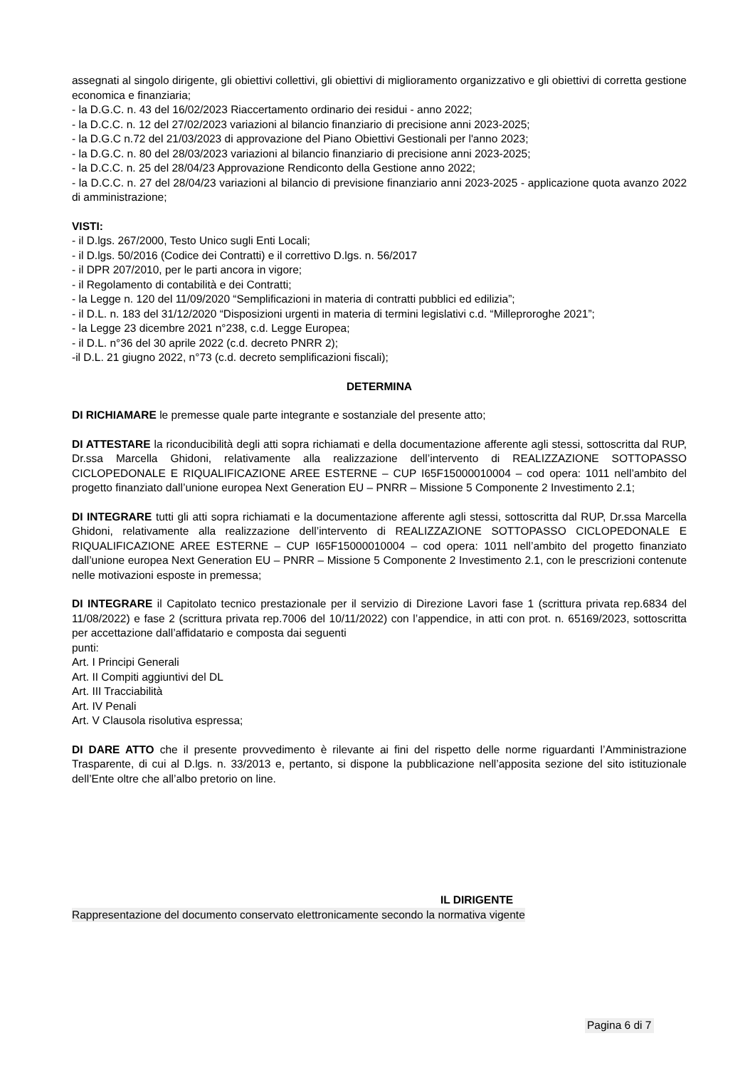assegnati al singolo dirigente, gli obiettivi collettivi, gli obiettivi di miglioramento organizzativo e gli obiettivi di corretta gestione economica e finanziaria;
- la D.G.C. n. 43 del 16/02/2023 Riaccertamento ordinario dei residui - anno 2022;
- la D.C.C. n. 12 del 27/02/2023 variazioni al bilancio finanziario di precisione anni 2023-2025;
- la D.G.C n.72 del 21/03/2023 di approvazione del Piano Obiettivi Gestionali per l'anno 2023;
- la D.G.C. n. 80 del 28/03/2023 variazioni al bilancio finanziario di precisione anni 2023-2025;
- la D.C.C. n. 25 del 28/04/23 Approvazione Rendiconto della Gestione anno 2022;
- la D.C.C. n. 27 del 28/04/23 variazioni al bilancio di previsione finanziario anni 2023-2025 - applicazione quota avanzo 2022 di amministrazione;
VISTI:
- il D.lgs. 267/2000, Testo Unico sugli Enti Locali;
- il D.lgs. 50/2016 (Codice dei Contratti) e il correttivo D.lgs. n. 56/2017
- il DPR 207/2010, per le parti ancora in vigore;
- il Regolamento di contabilità e dei Contratti;
- la Legge n. 120 del 11/09/2020 “Semplificazioni in materia di contratti pubblici ed edilizia”;
- il D.L. n. 183 del 31/12/2020 “Disposizioni urgenti in materia di termini legislativi c.d. “Milleproroghe 2021”;
- la Legge 23 dicembre 2021 n°238, c.d. Legge Europea;
- il D.L. n°36 del 30 aprile 2022 (c.d. decreto PNRR 2);
-il D.L. 21 giugno 2022, n°73 (c.d. decreto semplificazioni fiscali);
DETERMINA
DI RICHIAMARE le premesse quale parte integrante e sostanziale del presente atto;
DI ATTESTARE la riconducibilità degli atti sopra richiamati e della documentazione afferente agli stessi, sottoscritta dal RUP, Dr.ssa Marcella Ghidoni, relativamente alla realizzazione dell’intervento di REALIZZAZIONE SOTTOPASSO CICLOPEDONALE E RIQUALIFICAZIONE AREE ESTERNE – CUP I65F15000010004 – cod opera: 1011 nell’ambito del progetto finanziato dall’unione europea Next Generation EU – PNRR – Missione 5 Componente 2 Investimento 2.1;
DI INTEGRARE tutti gli atti sopra richiamati e la documentazione afferente agli stessi, sottoscritta dal RUP, Dr.ssa Marcella Ghidoni, relativamente alla realizzazione dell’intervento di REALIZZAZIONE SOTTOPASSO CICLOPEDONALE E RIQUALIFICAZIONE AREE ESTERNE – CUP I65F15000010004 – cod opera: 1011 nell’ambito del progetto finanziato dall’unione europea Next Generation EU – PNRR – Missione 5 Componente 2 Investimento 2.1, con le prescrizioni contenute nelle motivazioni esposte in premessa;
DI INTEGRARE il Capitolato tecnico prestazionale per il servizio di Direzione Lavori fase 1 (scrittura privata rep.6834 del 11/08/2022) e fase 2 (scrittura privata rep.7006 del 10/11/2022) con l’appendice, in atti con prot. n. 65169/2023, sottoscritta per accettazione dall’affidatario e composta dai seguenti
punti:
Art. I Principi Generali
Art. II Compiti aggiuntivi del DL
Art. III Tracciabilità
Art. IV Penali
Art. V Clausola risolutiva espressa;
DI DARE ATTO che il presente provvedimento è rilevante ai fini del rispetto delle norme riguardanti l’Amministrazione Trasparente, di cui al D.lgs. n. 33/2013 e, pertanto, si dispone la pubblicazione nell’apposita sezione del sito istituzionale dell’Ente oltre che all’albo pretorio on line.
IL DIRIGENTE
Rappresentazione del documento conservato elettronicamente secondo la normativa vigente
Pagina 6 di 7